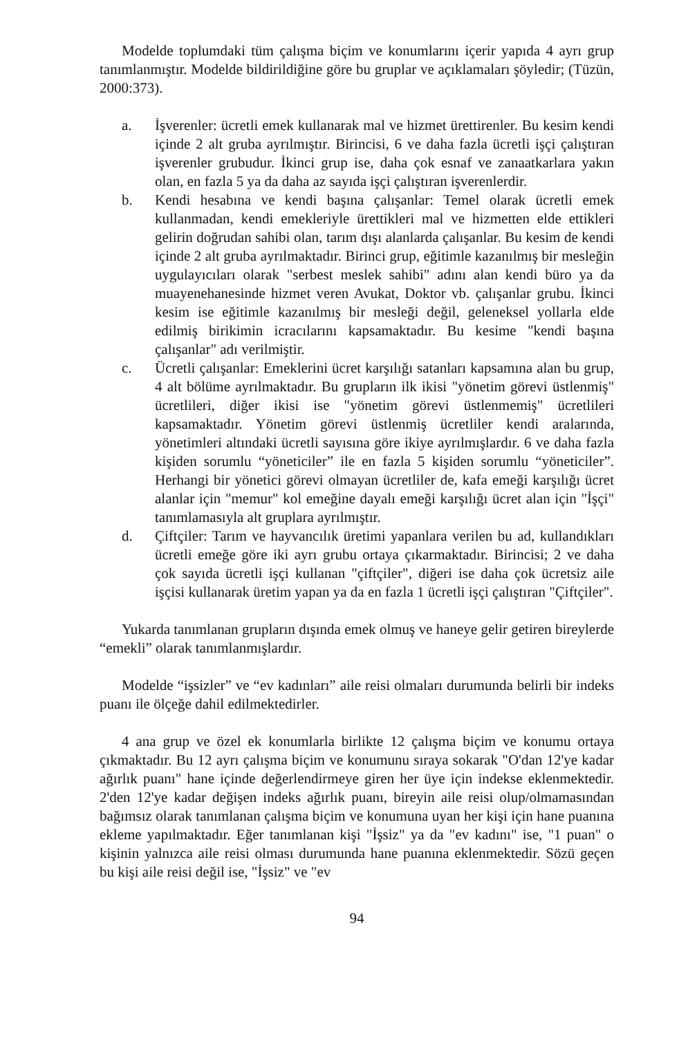Modelde toplumdaki tüm çalışma biçim ve konumlarını içerir yapıda 4 ayrı grup tanımlanmıştır. Modelde bildirildiğine göre bu gruplar ve açıklamaları şöyledir; (Tüzün, 2000:373).
a. İşverenler: ücretli emek kullanarak mal ve hizmet ürettirenler. Bu kesim kendi içinde 2 alt gruba ayrılmıştır. Birincisi, 6 ve daha fazla ücretli işçi çalıştıran işverenler grubudur. İkinci grup ise, daha çok esnaf ve zanaatkarlara yakın olan, en fazla 5 ya da daha az sayıda işçi çalıştıran işverenlerdir.
b. Kendi hesabına ve kendi başına çalışanlar: Temel olarak ücretli emek kullanmadan, kendi emekleriyle ürettikleri mal ve hizmetten elde ettikleri gelirin doğrudan sahibi olan, tarım dışı alanlarda çalışanlar. Bu kesim de kendi içinde 2 alt gruba ayrılmaktadır. Birinci grup, eğitimle kazanılmış bir mesleğin uygulayıcıları olarak "serbest meslek sahibi" adını alan kendi büro ya da muayenehanesinde hizmet veren Avukat, Doktor vb. çalışanlar grubu. İkinci kesim ise eğitimle kazanılmış bir mesleği değil, geleneksel yollarla elde edilmiş birikimin icracılarını kapsamaktadır. Bu kesime "kendi başına çalışanlar" adı verilmiştir.
c. Ücretli çalışanlar: Emeklerini ücret karşılığı satanları kapsamına alan bu grup, 4 alt bölüme ayrılmaktadır. Bu grupların ilk ikisi "yönetim görevi üstlenmiş" ücretlileri, diğer ikisi ise "yönetim görevi üstlenmemiş" ücretlileri kapsamaktadır. Yönetim görevi üstlenmiş ücretliler kendi aralarında, yönetimleri altındaki ücretli sayısına göre ikiye ayrılmışlardır. 6 ve daha fazla kişiden sorumlu “yöneticiler” ile en fazla 5 kişiden sorumlu “yöneticiler”. Herhangi bir yönetici görevi olmayan ücretliler de, kafa emeği karşılığı ücret alanlar için "memur" kol emeğine dayalı emeği karşılığı ücret alan için "İşçi" tanımlamasıyla alt gruplara ayrılmıştır.
d. Çiftçiler: Tarım ve hayvancılık üretimi yapanlara verilen bu ad, kullandıkları ücretli emeğe göre iki ayrı grubu ortaya çıkarmaktadır. Birincisi; 2 ve daha çok sayıda ücretli işçi kullanan "çiftçiler", diğeri ise daha çok ücretsiz aile işçisi kullanarak üretim yapan ya da en fazla 1 ücretli işçi çalıştıran "Çiftçiler".
Yukarda tanımlanan grupların dışında emek olmuş ve haneye gelir getiren bireylerde “emekli” olarak tanımlanmışlardır.
Modelde “işsizler” ve “ev kadınları” aile reisi olmaları durumunda belirli bir indeks puanı ile ölçeğe dahil edilmektedirler.
4 ana grup ve özel ek konumlarla birlikte 12 çalışma biçim ve konumu ortaya çıkmaktadır. Bu 12 ayrı çalışma biçim ve konumunu sıraya sokarak "O'dan 12'ye kadar ağırlık puanı" hane içinde değerlendirmeye giren her üye için indekse eklenmektedir. 2'den 12'ye kadar değişen indeks ağırlık puanı, bireyin aile reisi olup/olmamasından bağımsız olarak tanımlanan çalışma biçim ve konumuna uyan her kişi için hane puanına ekleme yapılmaktadır. Eğer tanımlanan kişi "İşsiz" ya da "ev kadını" ise, "1 puan" o kişinin yalnızca aile reisi olması durumunda hane puanına eklenmektedir. Sözü geçen bu kişi aile reisi değil ise, "İşsiz" ve "ev
94